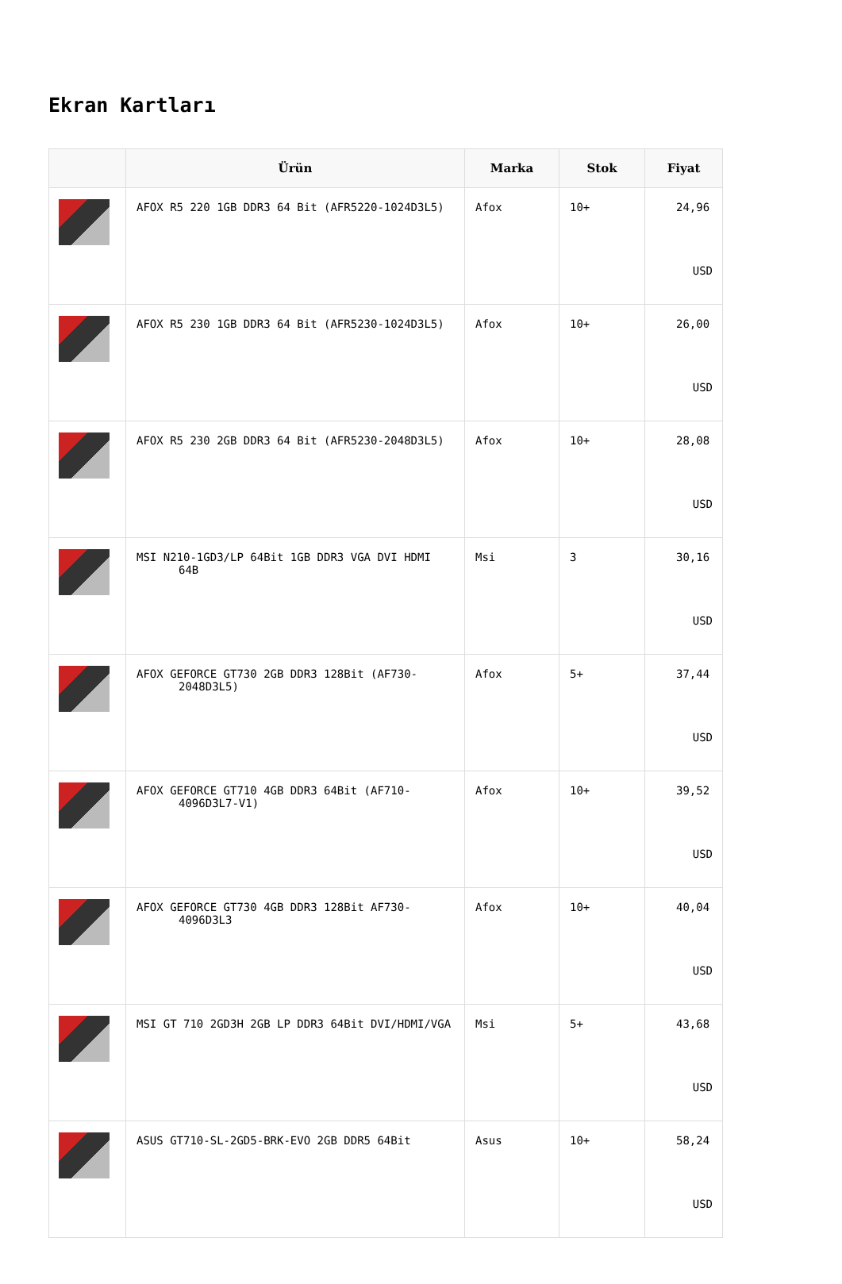Ekran Kartları
| | Ürün | Marka | Stok | Fiyat |
| --- | --- | --- | --- | --- |
| | AFOX R5 220 1GB DDR3 64 Bit (AFR5220-1024D3L5) | Afox | 10+ | 24,96 USD |
| | AFOX R5 230 1GB DDR3 64 Bit (AFR5230-1024D3L5) | Afox | 10+ | 26,00 USD |
| | AFOX R5 230 2GB DDR3 64 Bit (AFR5230-2048D3L5) | Afox | 10+ | 28,08 USD |
| | MSI N210-1GD3/LP 64Bit 1GB DDR3 VGA DVI HDMI 64B | Msi | 3 | 30,16 USD |
| | AFOX GEFORCE GT730 2GB DDR3 128Bit (AF730-2048D3L5) | Afox | 5+ | 37,44 USD |
| | AFOX GEFORCE GT710 4GB DDR3 64Bit (AF710-4096D3L7-V1) | Afox | 10+ | 39,52 USD |
| | AFOX GEFORCE GT730 4GB DDR3 128Bit AF730-4096D3L3 | Afox | 10+ | 40,04 USD |
| | MSI GT 710 2GD3H 2GB LP DDR3 64Bit DVI/HDMI/VGA | Msi | 5+ | 43,68 USD |
| | ASUS GT710-SL-2GD5-BRK-EVO 2GB DDR5 64Bit | Asus | 10+ | 58,24 USD |